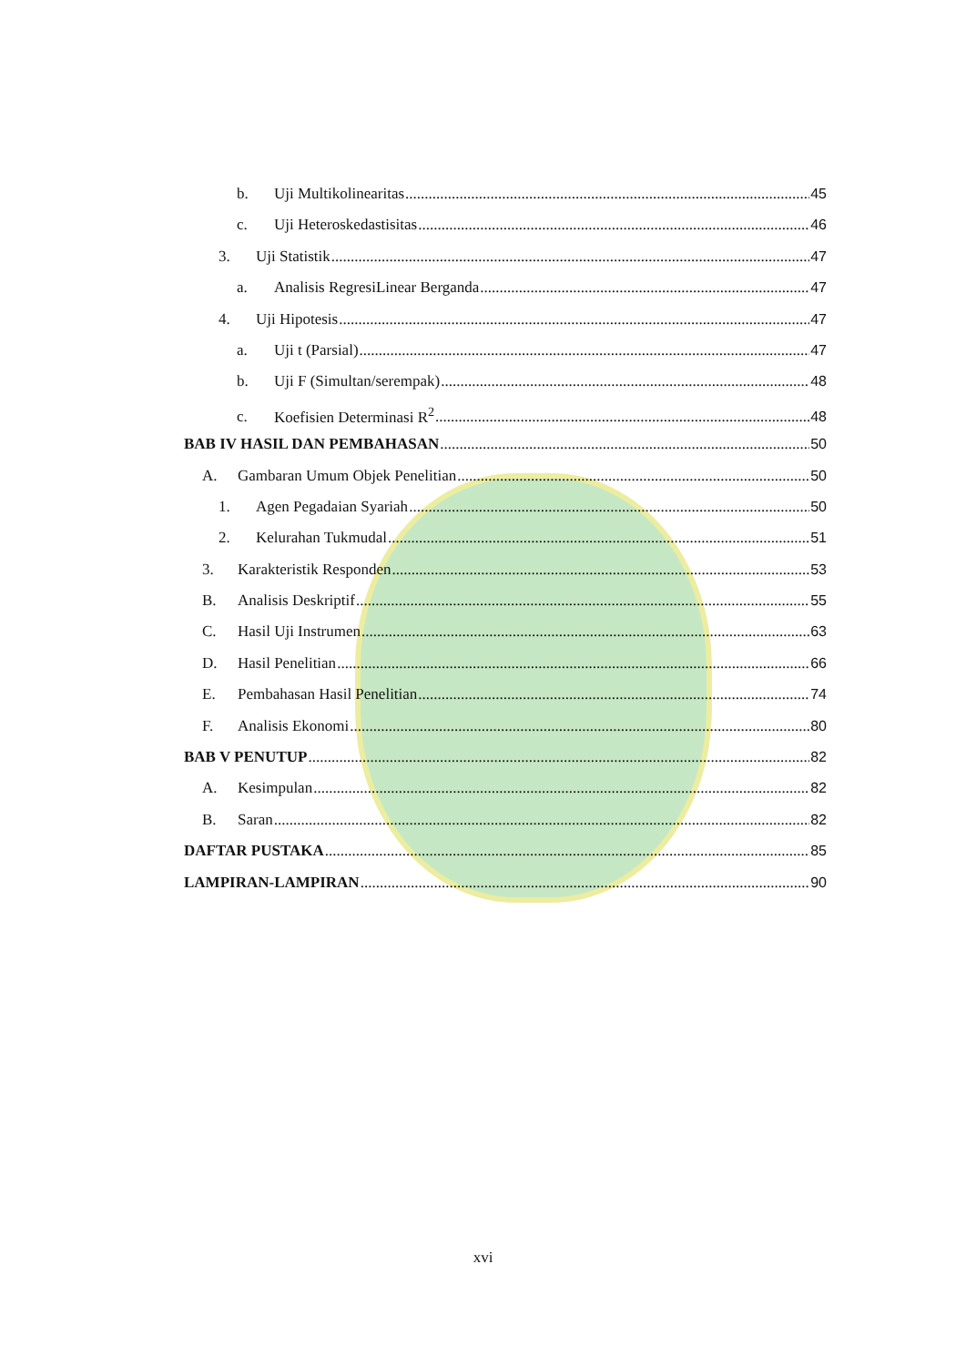b. Uji Multikolinearitas 45
c. Uji Heteroskedastisitas 46
3. Uji Statistik 47
a. Analisis RegresiLinear Berganda 47
4. Uji Hipotesis 47
a. Uji t (Parsial) 47
b. Uji F (Simultan/serempak) 48
c. Koefisien Determinasi R<sup>2</sup> 48
BAB IV HASIL DAN PEMBAHASAN 50
A. Gambaran Umum Objek Penelitian 50
1. Agen Pegadaian Syariah 50
2. Kelurahan Tukmudal 51
3. Karakteristik Responden 53
B. Analisis Deskriptif 55
C. Hasil Uji Instrumen 63
D. Hasil Penelitian 66
E. Pembahasan Hasil Penelitian 74
F. Analisis Ekonomi 80
BAB V PENUTUP 82
A. Kesimpulan 82
B. Saran 82
DAFTAR PUSTAKA 85
LAMPIRAN-LAMPIRAN 90
xvi